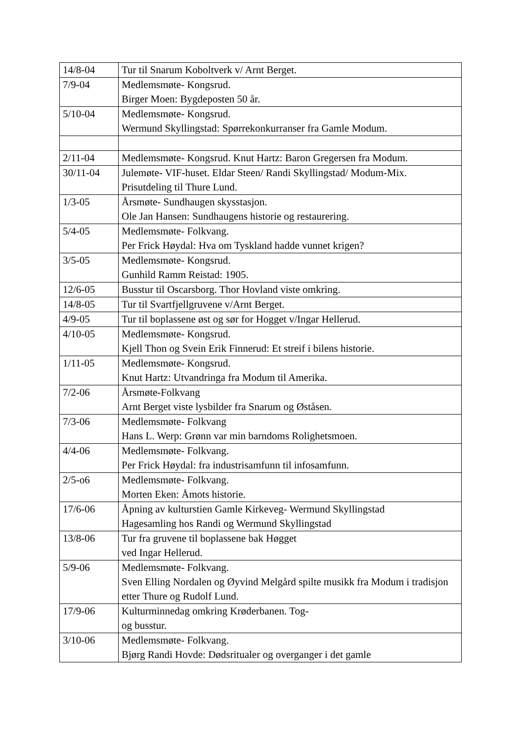| 14/8-04 | Tur til Snarum Koboltverk v/ Arnt Berget. |
| 7/9-04 | Medlemsmøte- Kongsrud. Birger Moen: Bygdeposten 50 år. |
| 5/10-04 | Medlemsmøte- Kongsrud. Wermund Skyllingstad: Spørrekonkurranser fra Gamle Modum. |
| 2/11-04 | Medlemsmøte- Kongsrud. Knut Hartz: Baron Gregersen fra Modum. |
| 30/11-04 | Julemøte- VIF-huset. Eldar Steen/ Randi Skyllingstad/ Modum-Mix. Prisutdeling til Thure Lund. |
| 1/3-05 | Årsmøte- Sundhaugen skysstasjon. Ole Jan Hansen: Sundhaugens historie og restaurering. |
| 5/4-05 | Medlemsmøte- Folkvang. Per Frick Høydal: Hva om Tyskland hadde vunnet krigen? |
| 3/5-05 | Medlemsmøte- Kongsrud. Gunhild Ramm Reistad: 1905. |
| 12/6-05 | Busstur til Oscarsborg. Thor Hovland viste omkring. |
| 14/8-05 | Tur til Svartfjellgruvene v/Arnt Berget. |
| 4/9-05 | Tur til boplassene øst og sør for Hogget v/Ingar Hellerud. |
| 4/10-05 | Medlemsmøte- Kongsrud. Kjell Thon og Svein Erik Finnerud: Et streif i bilens historie. |
| 1/11-05 | Medlemsmøte- Kongsrud. Knut Hartz: Utvandringa fra Modum til Amerika. |
| 7/2-06 | Årsmøte-Folkvang Arnt Berget viste lysbilder fra Snarum og Øståsen. |
| 7/3-06 | Medlemsmøte- Folkvang Hans L. Werp: Grønn var min barndoms Rolighetsmoen. |
| 4/4-06 | Medlemsmøte- Folkvang. Per Frick Høydal: fra industrisamfunn til infosamfunn. |
| 2/5-o6 | Medlemsmøte- Folkvang. Morten Eken: Åmots historie. |
| 17/6-06 | Åpning av kulturstien Gamle Kirkeveg- Wermund Skyllingstad Hagesamling hos Randi og Wermund Skyllingstad |
| 13/8-06 | Tur fra gruvene til boplassene bak Høgget ved Ingar Hellerud. |
| 5/9-06 | Medlemsmøte- Folkvang. Sven Elling Nordalen og Øyvind Melgård spilte musikk fra Modum i tradisjon etter Thure og Rudolf Lund. |
| 17/9-06 | Kulturminnedag omkring Krøderbanen. Tog- og busstur. |
| 3/10-06 | Medlemsmøte- Folkvang. Bjørg Randi Hovde: Dødsritualer og overganger i det gamle |